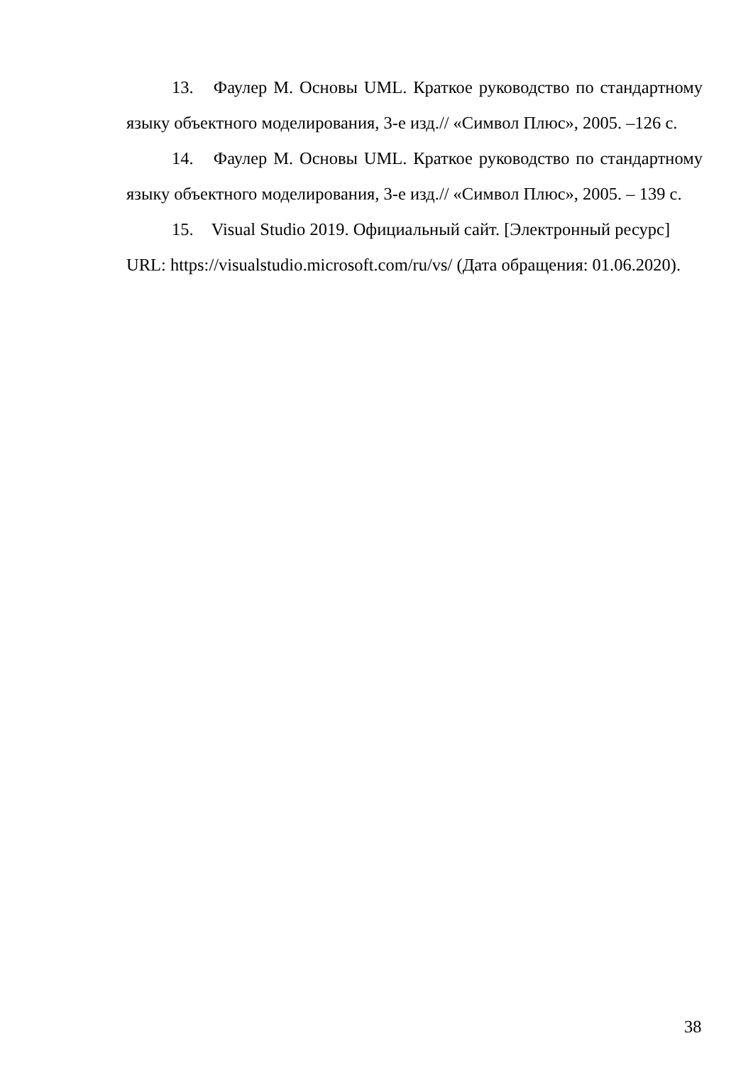13. Фаулер М. Основы UML. Краткое руководство по стандартному языку объектного моделирования, 3-е изд.// «Символ Плюс», 2005. –126 с.
14. Фаулер М. Основы UML. Краткое руководство по стандартному языку объектного моделирования, 3-е изд.// «Символ Плюс», 2005. – 139 с.
15. Visual Studio 2019. Официальный сайт. [Электронный ресурс] URL: https://visualstudio.microsoft.com/ru/vs/ (Дата обращения: 01.06.2020).
38